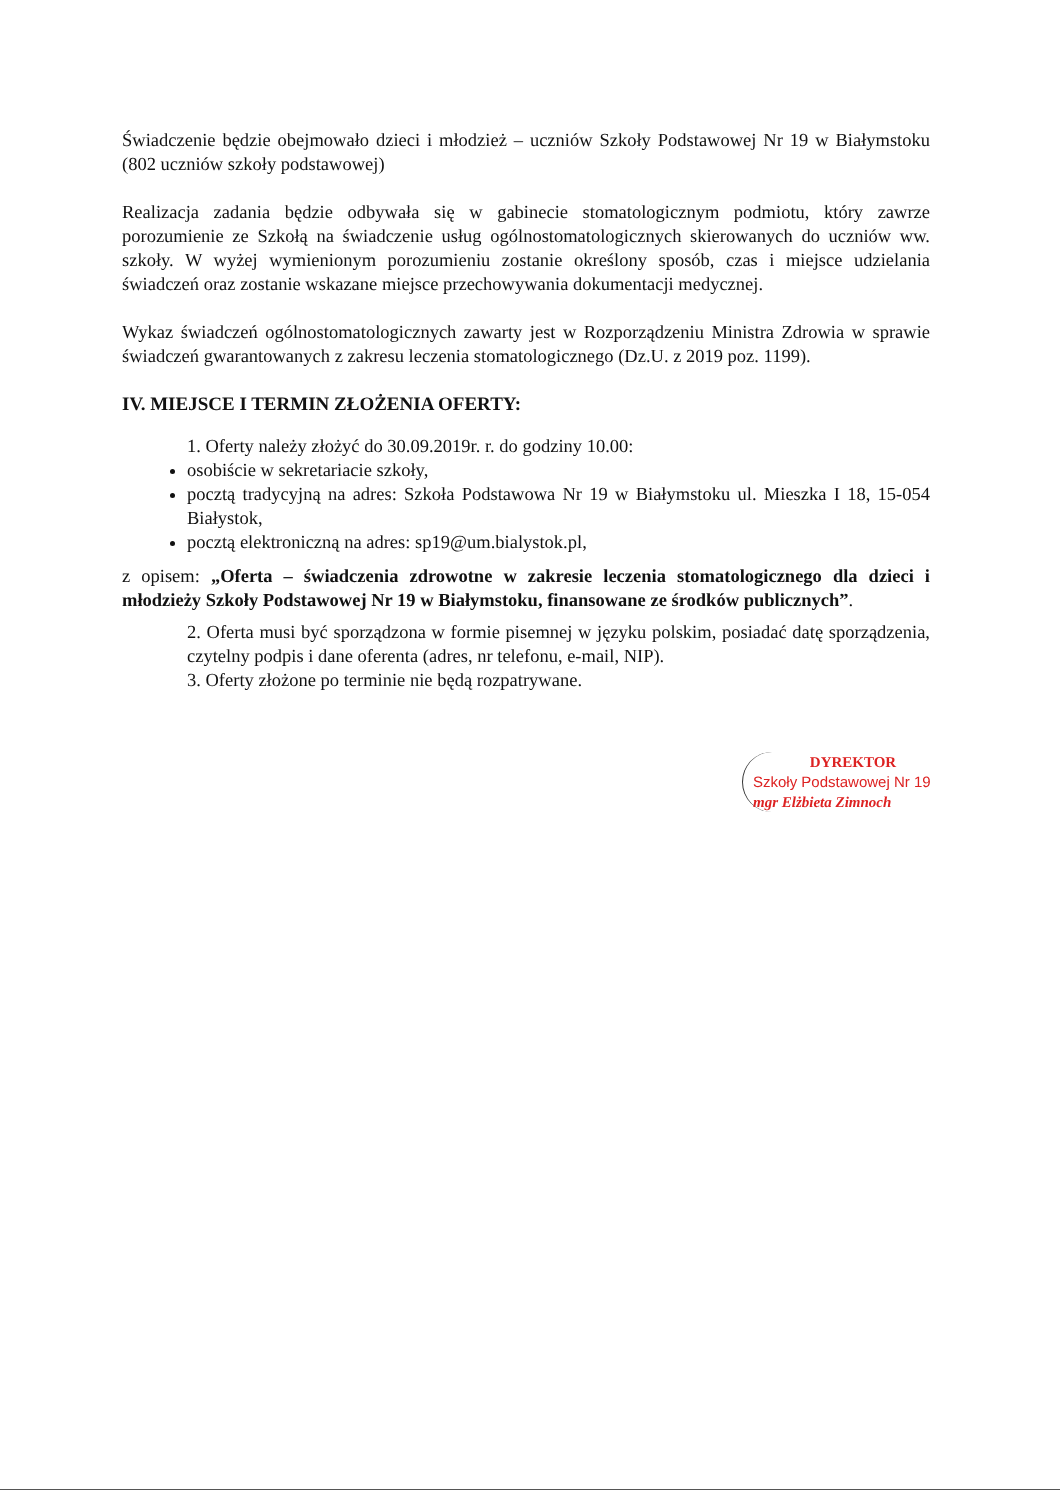Świadczenie będzie obejmowało dzieci i młodzież – uczniów Szkoły Podstawowej Nr 19 w Białymstoku (802 uczniów szkoły podstawowej)
Realizacja zadania będzie odbywała się w gabinecie stomatologicznym podmiotu, który zawrze porozumienie ze Szkołą na świadczenie usług ogólnostomatologicznych skierowanych do uczniów ww. szkoły. W wyżej wymienionym porozumieniu zostanie określony sposób, czas i miejsce udzielania świadczeń oraz zostanie wskazane miejsce przechowywania dokumentacji medycznej.
Wykaz świadczeń ogólnostomatologicznych zawarty jest w Rozporządzeniu Ministra Zdrowia w sprawie świadczeń gwarantowanych z zakresu leczenia stomatologicznego (Dz.U. z 2019 poz. 1199).
IV. MIEJSCE I TERMIN ZŁOŻENIA OFERTY:
1. Oferty należy złożyć do 30.09.2019r. r. do godziny 10.00:
osobiście w sekretariacie szkoły,
pocztą tradycyjną na adres: Szkoła Podstawowa Nr 19 w Białymstoku ul. Mieszka I 18, 15-054 Białystok,
pocztą elektroniczną na adres: sp19@um.bialystok.pl,
z opisem: „Oferta – świadczenia zdrowotne w zakresie leczenia stomatologicznego dla dzieci i młodzieży Szkoły Podstawowej Nr 19 w Białymstoku, finansowane ze środków publicznych”.
2. Oferta musi być sporządzona w formie pisemnej w języku polskim, posiadać datę sporządzenia, czytelny podpis i dane oferenta (adres, nr telefonu, e-mail, NIP).
3. Oferty złożone po terminie nie będą rozpatrywane.
DYREKTOR
Szkoły Podstawowej Nr 19
mgr Elżbieta Zimnoch